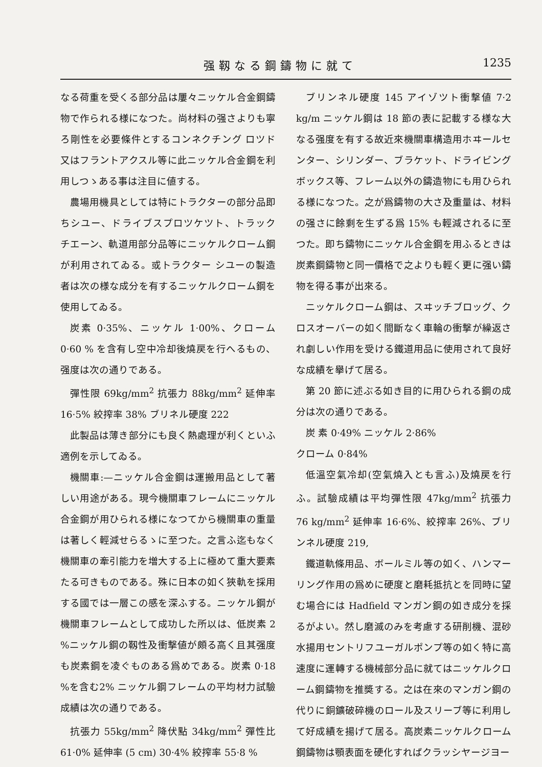强靱なる鋼鑄物に就て 1235
なる荷重を受くる部分品は屢々ニッケル合金鋼鑄物で作られる様になつた。尚材料の强さよりも寧ろ剛性を必要條件とするコンネクチング ロツド又はフラントアクスル等に此ニッケル合金鋼を利用しつゝある事は注目に値する。
農場用機具としては特にトラクターの部分品即ちシユー、ドライブスプロツケツト、トラック チエーン、軌道用部分品等にニッケルクローム鋼が利用されてゐる。或トラクター シユーの製造者は次の様な成分を有するニッケルクローム鋼を使用してゐる。
炭素 0·35%、ニッケル 1·00%、クローム 0·60 % を含有し空中冷却後燒戻を行へるもの、强度は次の通りである。
彈性限 69kg/mm<sup>2</sup> 抗張力 88kg/mm<sup>2</sup> 延伸率 16·5% 絞搾率 38% ブリネル硬度 222
此製品は薄き部分にも良く熱處理が利くといふ適例を示してゐる。
機關車:—ニッケル合金鋼は運搬用品として著しい用途がある。現今機關車フレームにニッケル合金鋼が用ひられる様になつてから機關車の重量は著しく輕減せらるゝに至つた。之言ふ迄もなく機關車の牽引能力を増大する上に極めて重大要素たる可きものである。殊に日本の如く狹軌を採用する國では一層この感を深ふする。ニッケル鋼が機關車フレームとして成功した所以は、低炭素 2 %ニッケル鋼の靱性及衝撃値が頗る高く且其强度も炭素鋼を凌ぐものある爲めである。炭素 0·18 %を含む2% ニッケル鋼フレームの平均材力試驗成績は次の通りである。
抗張力 55kg/mm<sup>2</sup> 降伏點 34kg/mm<sup>2</sup> 彈性比 61·0% 延伸率 (5 cm) 30·4% 絞搾率 55·8 %
ブリンネル硬度 145 アイゾツト衝撃値 7·2 kg/m ニッケル鋼は 18 節の表に記載する様な大なる强度を有する故近來機關車構造用ホヰールセンター、シリンダー、ブラケット、ドライビングボックス等、フレーム以外の鑄造物にも用ひられる様になつた。之が爲鑄物の大さ及重量は、材料の强さに餘剩を生ずる爲 15% も輕減されるに至つた。即ち鑄物にニッケル合金鋼を用ふるときは炭素鋼鑄物と同一價格で之よりも輕く更に强い鑄物を得る事が出來る。
ニッケルクローム鋼は、スヰッチブロッグ、クロスオーバーの如く間斷なく車輪の衝撃が繰返され劇しい作用を受ける鐵道用品に使用されて良好な成績を擧げて居る。
第 20 節に述ぶる如き目的に用ひられる鋼の成分は次の通りである。
炭 素 0·49% ニッケル 2·86%
クローム 0·84%
低溫空氣冷却(空氣燒入とも言ふ)及燒戻を行ふ。試驗成績は平均彈性限 47kg/mm<sup>2</sup> 抗張力 76 kg/mm<sup>2</sup> 延伸率 16·6%、絞搾率 26%、ブリンネル硬度 219,
鐵道軌條用品、ボールミル等の如く、ハンマーリング作用の爲めに硬度と磨耗抵抗とを同時に望む場合には Hadfield マンガン鋼の如き成分を採るがよい。然し磨滅のみを考慮する研削機、混砂水揚用セントリフユーガルポンプ等の如く特に高速度に運轉する機械部分品に就てはニッケルクローム鋼鑄物を推奬する。之は在來のマンガン鋼の代りに銅鑛破碎機のロール及スリーブ等に利用して好成績を揚げて居る。高炭素ニッケルクローム鋼鑄物は顎表面を硬化すればクラッシヤージヨー